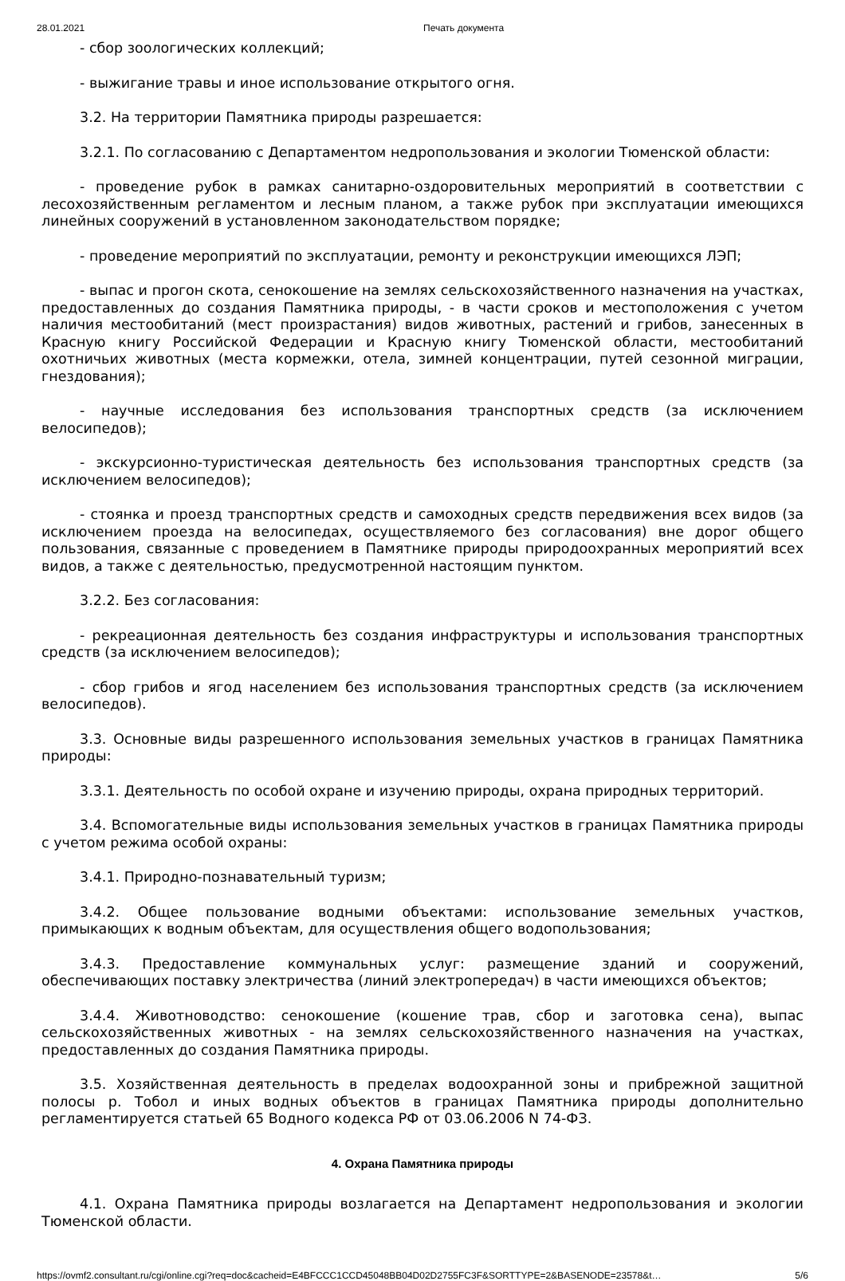28.01.2021 Печать документа
- сбор зоологических коллекций;
- выжигание травы и иное использование открытого огня.
3.2. На территории Памятника природы разрешается:
3.2.1. По согласованию с Департаментом недропользования и экологии Тюменской области:
- проведение рубок в рамках санитарно-оздоровительных мероприятий в соответствии с лесохозяйственным регламентом и лесным планом, а также рубок при эксплуатации имеющихся линейных сооружений в установленном законодательством порядке;
- проведение мероприятий по эксплуатации, ремонту и реконструкции имеющихся ЛЭП;
- выпас и прогон скота, сенокошение на землях сельскохозяйственного назначения на участках, предоставленных до создания Памятника природы, - в части сроков и местоположения с учетом наличия местообитаний (мест произрастания) видов животных, растений и грибов, занесенных в Красную книгу Российской Федерации и Красную книгу Тюменской области, местообитаний охотничьих животных (места кормежки, отела, зимней концентрации, путей сезонной миграции, гнездования);
- научные исследования без использования транспортных средств (за исключением велосипедов);
- экскурсионно-туристическая деятельность без использования транспортных средств (за исключением велосипедов);
- стоянка и проезд транспортных средств и самоходных средств передвижения всех видов (за исключением проезда на велосипедах, осуществляемого без согласования) вне дорог общего пользования, связанные с проведением в Памятнике природы природоохранных мероприятий всех видов, а также с деятельностью, предусмотренной настоящим пунктом.
3.2.2. Без согласования:
- рекреационная деятельность без создания инфраструктуры и использования транспортных средств (за исключением велосипедов);
- сбор грибов и ягод населением без использования транспортных средств (за исключением велосипедов).
3.3. Основные виды разрешенного использования земельных участков в границах Памятника природы:
3.3.1. Деятельность по особой охране и изучению природы, охрана природных территорий.
3.4. Вспомогательные виды использования земельных участков в границах Памятника природы с учетом режима особой охраны:
3.4.1. Природно-познавательный туризм;
3.4.2. Общее пользование водными объектами: использование земельных участков, примыкающих к водным объектам, для осуществления общего водопользования;
3.4.3. Предоставление коммунальных услуг: размещение зданий и сооружений, обеспечивающих поставку электричества (линий электропередач) в части имеющихся объектов;
3.4.4. Животноводство: сенокошение (кошение трав, сбор и заготовка сена), выпас сельскохозяйственных животных - на землях сельскохозяйственного назначения на участках, предоставленных до создания Памятника природы.
3.5. Хозяйственная деятельность в пределах водоохранной зоны и прибрежной защитной полосы р. Тобол и иных водных объектов в границах Памятника природы дополнительно регламентируется статьей 65 Водного кодекса РФ от 03.06.2006 N 74-ФЗ.
4. Охрана Памятника природы
4.1. Охрана Памятника природы возлагается на Департамент недропользования и экологии Тюменской области.
https://ovmf2.consultant.ru/cgi/online.cgi?req=doc&cacheid=E4BFCCC1CCD45048BB04D02D2755FC3F&SORTTYPE=2&BASENODE=23578&t… 5/6